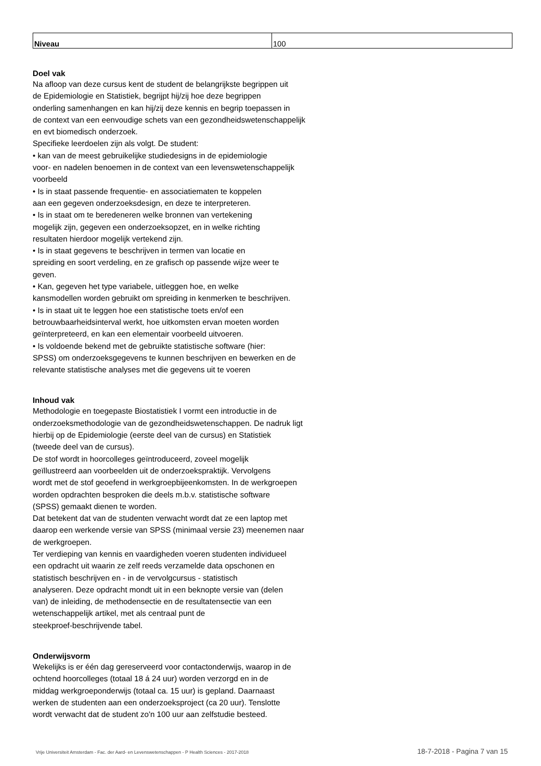| Niveau | 100 |
Doel vak
Na afloop van deze cursus kent de student de belangrijkste begrippen uit
de Epidemiologie en Statistiek, begrijpt hij/zij hoe deze begrippen
onderling samenhangen en kan hij/zij deze kennis en begrip toepassen in
de context van een eenvoudige schets van een gezondheidswetenschappelijk
en evt biomedisch onderzoek.
Specifieke leerdoelen zijn als volgt. De student:
• kan van de meest gebruikelijke studiedesigns in de epidemiologie
voor- en nadelen benoemen in de context van een levenswetenschappelijk
voorbeeld
• Is in staat passende frequentie- en associatiematen te koppelen
aan een gegeven onderzoeksdesign, en deze te interpreteren.
• Is in staat om te beredeneren welke bronnen van vertekening
mogelijk zijn, gegeven een onderzoeksopzet, en in welke richting
resultaten hierdoor mogelijk vertekend zijn.
• Is in staat gegevens te beschrijven in termen van locatie en
spreiding en soort verdeling, en ze grafisch op passende wijze weer te
geven.
• Kan, gegeven het type variabele, uitleggen hoe, en welke
kansmodellen worden gebruikt om spreiding in kenmerken te beschrijven.
• Is in staat uit te leggen hoe een statistische toets en/of een
betrouwbaarheidsinterval werkt, hoe uitkomsten ervan moeten worden
geïnterpreteerd, en kan een elementair voorbeeld uitvoeren.
• Is voldoende bekend met de gebruikte statistische software (hier:
SPSS) om onderzoeksgegevens te kunnen beschrijven en bewerken en de
relevante statistische analyses met die gegevens uit te voeren
Inhoud vak
Methodologie en toegepaste Biostatistiek I vormt een introductie in de
onderzoeksmethodologie van de gezondheidswetenschappen. De nadruk ligt
hierbij op de Epidemiologie (eerste deel van de cursus) en Statistiek
(tweede deel van de cursus).
De stof wordt in hoorcolleges geïntroduceerd, zoveel mogelijk
geïllustreerd aan voorbeelden uit de onderzoekspraktijk. Vervolgens
wordt met de stof geoefend in werkgroepbijeenkomsten. In de werkgroepen
worden opdrachten besproken die deels m.b.v. statistische software
(SPSS) gemaakt dienen te worden.
Dat betekent dat van de studenten verwacht wordt dat ze een laptop met
daarop een werkende versie van SPSS (minimaal versie 23) meenemen naar
de werkgroepen.
Ter verdieping van kennis en vaardigheden voeren studenten individueel
een opdracht uit waarin ze zelf reeds verzamelde data opschonen en
statistisch beschrijven en - in de vervolgcursus - statistisch
analyseren. Deze opdracht mondt uit in een beknopte versie van (delen
van) de inleiding, de methodensectie en de resultatensectie van een
wetenschappelijk artikel, met als centraal punt de
steekproef-beschrijvende tabel.
Onderwijsvorm
Wekelijks is er één dag gereserveerd voor contactonderwijs, waarop in de
ochtend hoorcolleges (totaal 18 á 24 uur) worden verzorgd en in de
middag werkgroeponderwijs (totaal ca. 15 uur) is gepland. Daarnaast
werken de studenten aan een onderzoeksproject (ca 20 uur). Tenslotte
wordt verwacht dat de student zo'n 100 uur aan zelfstudie besteed.
Vrije Universiteit Amsterdam - Fac. der Aard- en Levenswetenschappen - P Health Sciences - 2017-2018 18-7-2018 - Pagina 7 van 15